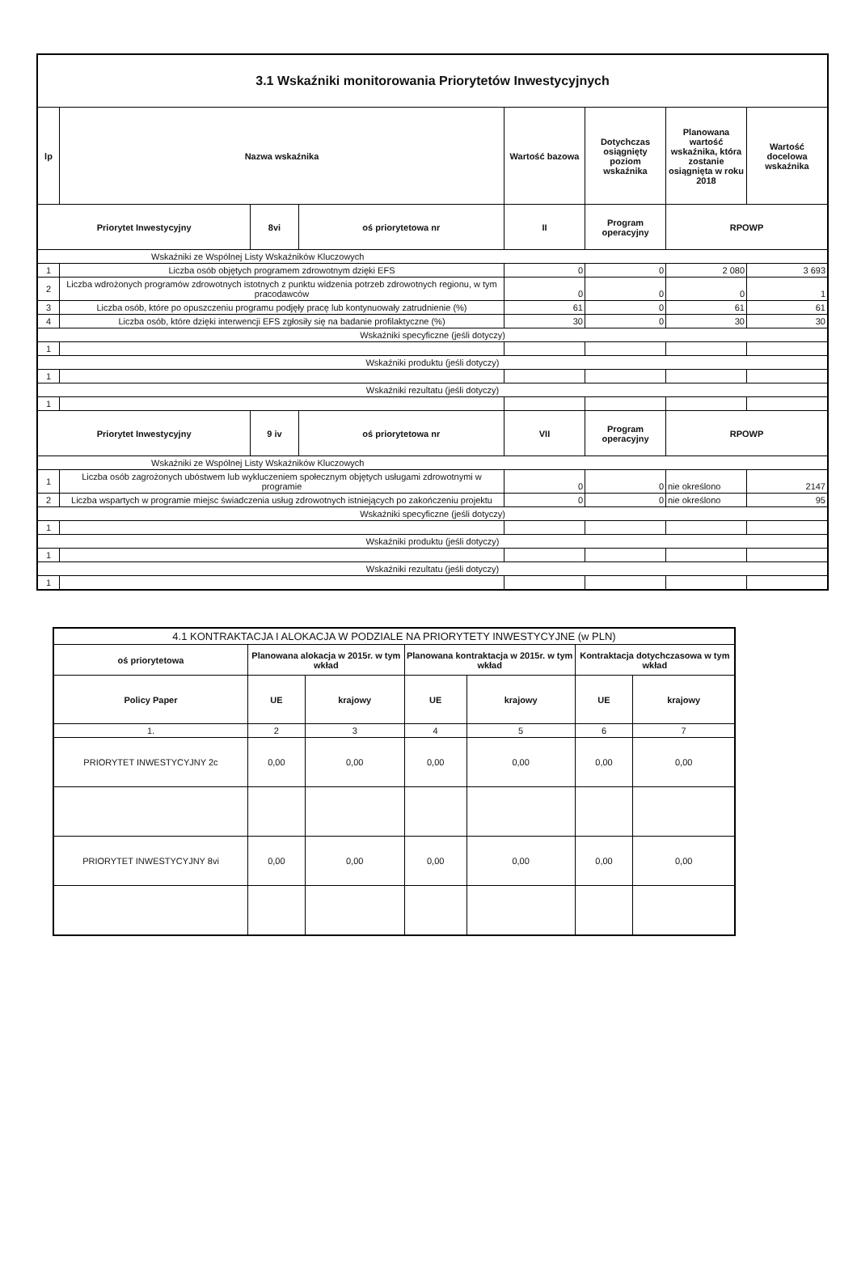| 3.1 Wskaźniki monitorowania Priorytetów Inwestycyjnych | | | | | | | |
| lp | Nazwa wskaźnika | | | Wartość bazowa | Dotychczas osiągnięty poziom wskaźnika | Planowana wartość wskaźnika, która zostanie osiągnięta w roku 2018 | Wartość docelowa wskaźnika |
| Priorytet Inwestycyjny | | 8vi | oś priorytetowa nr | II | Program operacyjny | RPOWP | |
| Wskaźniki ze Wspólnej Listy Wskaźników Kluczowych | | | | | | | |
| 1 | Liczba osób objętych programem zdrowotnym dzięki EFS | | | 0 | 0 | 2 080 | 3 693 |
| 2 | Liczba wdrożonych programów zdrowotnych istotnych z punktu widzenia potrzeb zdrowotnych regionu, w tym pracodawców | | | 0 | 0 | 0 | 1 |
| 3 | Liczba osób, które po opuszczeniu programu podjęły pracę lub kontynuowały zatrudnienie (%) | | | 61 | 0 | 61 | 61 |
| 4 | Liczba osób, które dzięki interwencji EFS zgłosiły się na badanie profilaktyczne (%) | | | 30 | 0 | 30 | 30 |
| Wskaźniki specyficzne (jeśli dotyczy) | | | | | | | |
| 1 | | | | | | | |
| Wskaźniki produktu (jeśli dotyczy) | | | | | | | |
| 1 | | | | | | | |
| Wskaźniki rezultatu (jeśli dotyczy) | | | | | | | |
| 1 | | | | | | | |
| Priorytet Inwestycyjny | | 9 iv | oś priorytetowa nr | VII | Program operacyjny | RPOWP | |
| Wskaźniki ze Wspólnej Listy Wskaźników Kluczowych | | | | | | | |
| 1 | Liczba osób zagrożonych ubóstwem lub wykluczeniem społecznym objętych usługami zdrowotnymi w programie | | | 0 | 0 | nie określono | 2147 |
| 2 | Liczba wspartych w programie miejsc świadczenia usług zdrowotnych istniejących po zakończeniu projektu | | | 0 | 0 | nie określono | 95 |
| Wskaźniki specyficzne (jeśli dotyczy) | | | | | | | |
| 1 | | | | | | | |
| Wskaźniki produktu (jeśli dotyczy) | | | | | | | |
| 1 | | | | | | | |
| Wskaźniki rezultatu (jeśli dotyczy) | | | | | | | |
| 1 | | | | | | | |
| 4.1 KONTRAKTACJA I ALOKACJA W PODZIALE NA PRIORYTETY INWESTYCYJNE (w PLN) | | | | | | |
| oś priorytetowa | Planowana alokacja w 2015r. w tym wkład | | Planowana kontraktacja w 2015r. w tym wkład | | Kontraktacja dotychczasowa w tym wkład | |
| Policy Paper | UE | krajowy | UE | krajowy | UE | krajowy |
| 1. | 2 | 3 | 4 | 5 | 6 | 7 |
| PRIORYTET INWESTYCYJNY 2c | 0,00 | 0,00 | 0,00 | 0,00 | 0,00 | 0,00 |
| PRIORYTET INWESTYCYJNY 8vi | 0,00 | 0,00 | 0,00 | 0,00 | 0,00 | 0,00 |